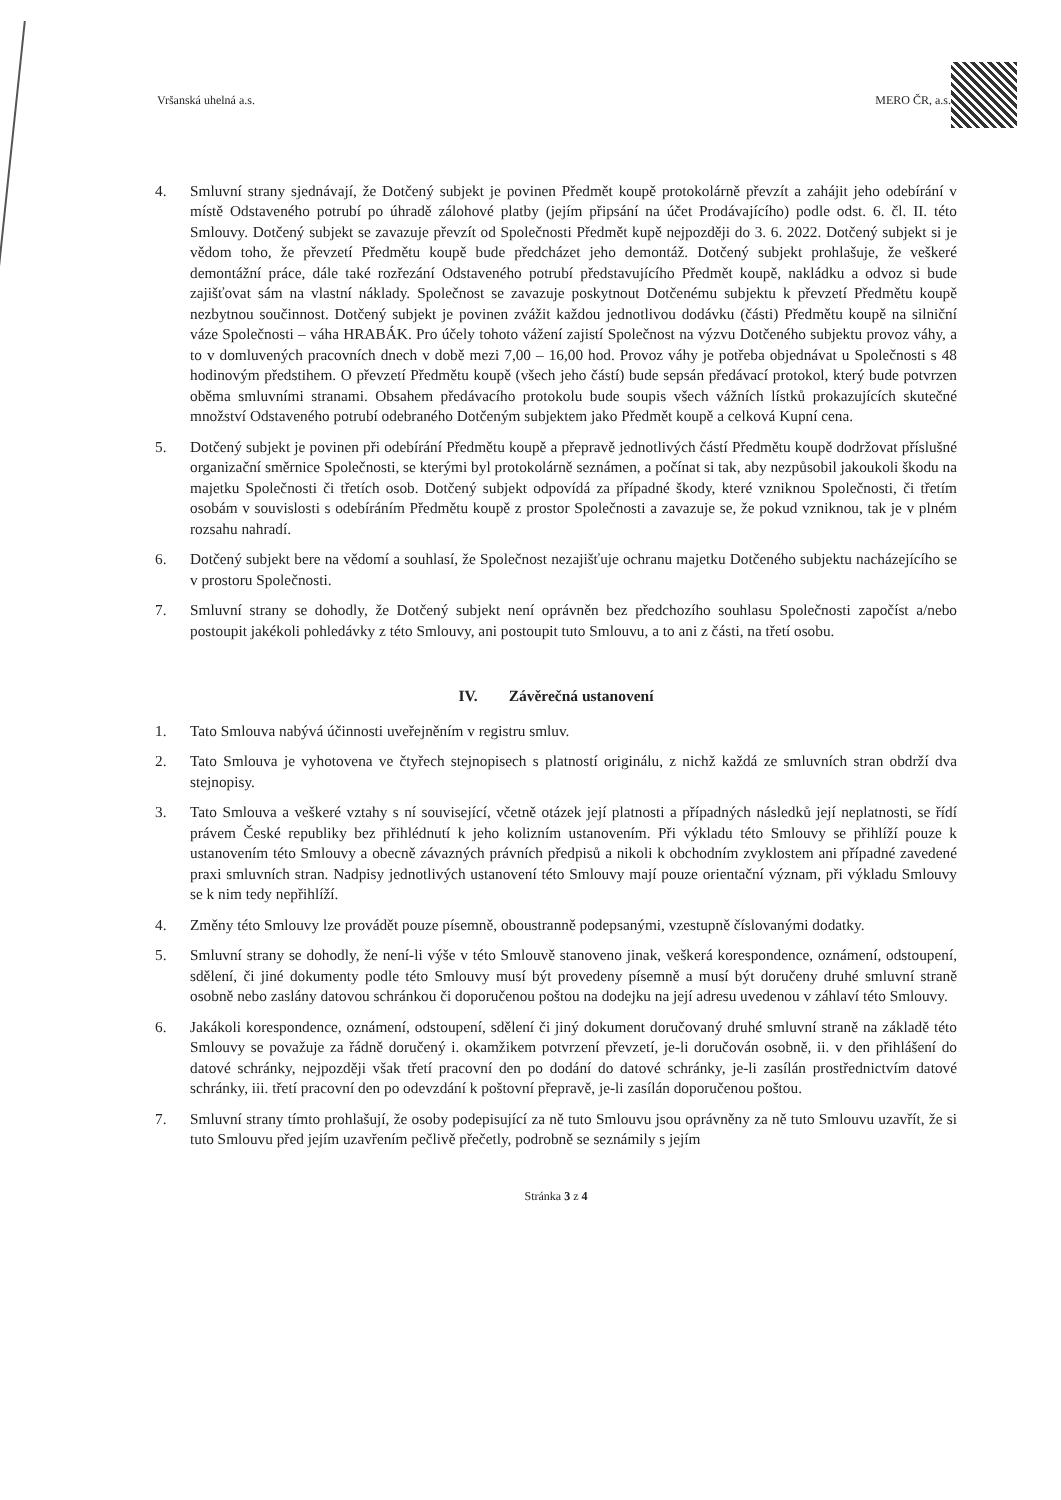Vršanská uhelná a.s. MERO ČR, a.s.
4. Smluvní strany sjednávají, že Dotčený subjekt je povinen Předmět koupě protokolárně převzít a zahájit jeho odebírání v místě Odstaveného potrubí po úhradě zálohové platby (jejím připsání na účet Prodávajícího) podle odst. 6. čl. II. této Smlouvy. Dotčený subjekt se zavazuje převzít od Společnosti Předmět kupě nejpozději do 3. 6. 2022. Dotčený subjekt si je vědom toho, že převzetí Předmětu koupě bude předcházet jeho demontáž. Dotčený subjekt prohlašuje, že veškeré demontážní práce, dále také rozřezání Odstaveného potrubí představujícího Předmět koupě, nakládku a odvoz si bude zajišťovat sám na vlastní náklady. Společnost se zavazuje poskytnout Dotčenému subjektu k převzetí Předmětu koupě nezbytnou součinnost. Dotčený subjekt je povinen zvážit každou jednotlivou dodávku (části) Předmětu koupě na silniční váze Společnosti – váha HRABÁK. Pro účely tohoto vážení zajistí Společnost na výzvu Dotčeného subjektu provoz váhy, a to v domluvených pracovních dnech v době mezi 7,00 – 16,00 hod. Provoz váhy je potřeba objednávat u Společnosti s 48 hodinovým předstihem. O převzetí Předmětu koupě (všech jeho částí) bude sepsán předávací protokol, který bude potvrzen oběma smluvními stranami. Obsahem předávacího protokolu bude soupis všech vážních lístků prokazujících skutečné množství Odstaveného potrubí odebraného Dotčeným subjektem jako Předmět koupě a celková Kupní cena.
5. Dotčený subjekt je povinen při odebírání Předmětu koupě a přepravě jednotlivých částí Předmětu koupě dodržovat příslušné organizační směrnice Společnosti, se kterými byl protokolárně seznámen, a počínat si tak, aby nezpůsobil jakoukoli škodu na majetku Společnosti či třetích osob. Dotčený subjekt odpovídá za případné škody, které vzniknou Společnosti, či třetím osobám v souvislosti s odebíráním Předmětu koupě z prostor Společnosti a zavazuje se, že pokud vzniknou, tak je v plném rozsahu nahradí.
6. Dotčený subjekt bere na vědomí a souhlasí, že Společnost nezajišťuje ochranu majetku Dotčeného subjektu nacházejícího se v prostoru Společnosti.
7. Smluvní strany se dohodly, že Dotčený subjekt není oprávněn bez předchozího souhlasu Společnosti započíst a/nebo postoupit jakékoli pohledávky z této Smlouvy, ani postoupit tuto Smlouvu, a to ani z části, na třetí osobu.
IV. Závěrečná ustanovení
1. Tato Smlouva nabývá účinnosti uveřejněním v registru smluv.
2. Tato Smlouva je vyhotovena ve čtyřech stejnopisech s platností originálu, z nichž každá ze smluvních stran obdrží dva stejnopisy.
3. Tato Smlouva a veškeré vztahy s ní související, včetně otázek její platnosti a případných následků její neplatnosti, se řídí právem České republiky bez přihlédnutí k jeho kolizním ustanovením. Při výkladu této Smlouvy se přihlíží pouze k ustanovením této Smlouvy a obecně závazných právních předpisů a nikoli k obchodním zvyklostem ani případné zavedené praxi smluvních stran. Nadpisy jednotlivých ustanovení této Smlouvy mají pouze orientační význam, při výkladu Smlouvy se k nim tedy nepřihlíží.
4. Změny této Smlouvy lze provádět pouze písemně, oboustranně podepsanými, vzestupně číslovanými dodatky.
5. Smluvní strany se dohodly, že není-li výše v této Smlouvě stanoveno jinak, veškerá korespondence, oznámení, odstoupení, sdělení, či jiné dokumenty podle této Smlouvy musí být provedeny písemně a musí být doručeny druhé smluvní straně osobně nebo zaslány datovou schránkou či doporučenou poštou na dodejku na její adresu uvedenou v záhlaví této Smlouvy.
6. Jakákoli korespondence, oznámení, odstoupení, sdělení či jiný dokument doručovaný druhé smluvní straně na základě této Smlouvy se považuje za řádně doručený i. okamžikem potvrzení převzetí, je-li doručován osobně, ii. v den přihlášení do datové schránky, nejpozději však třetí pracovní den po dodání do datové schránky, je-li zasílán prostřednictvím datové schránky, iii. třetí pracovní den po odevzdání k poštovní přepravě, je-li zasílán doporučenou poštou.
7. Smluvní strany tímto prohlašují, že osoby podepisující za ně tuto Smlouvu jsou oprávněny za ně tuto Smlouvu uzavřít, že si tuto Smlouvu před jejím uzavřením pečlivě přečetly, podrobně se seznámily s jejím
Stránka 3 z 4